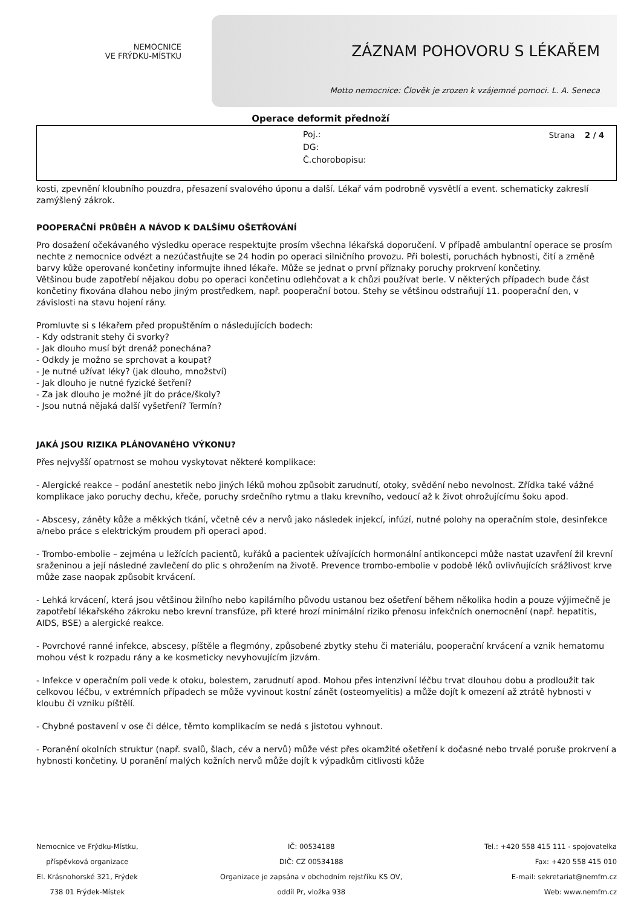NEMOCNICE
VE FRÝDKU-MÍSTKU
ZÁZNAM POHOVORU S LÉKAŘEM
Motto nemocnice: Člověk je zrozen k vzájemné pomoci. L. A. Seneca
Operace deformit přednoží
Poj.:
DG:
Č.chorobopisu:
Strana 2 / 4
kosti, zpevnění kloubního pouzdra, přesazení svalového úponu a další. Lékař vám podrobně vysvětlí a event. schematicky zakreslí zamýšlený zákrok.
POOPERAČNÍ PRŮBĚH A NÁVOD K DALŠÍMU OŠETŘOVÁNÍ
Pro dosažení očekávaného výsledku operace respektujte prosím všechna lékařská doporučení. V případě ambulantní operace se prosím nechte z nemocnice odvézt a nezúčastňujte se 24 hodin po operaci silničního provozu. Při bolesti, poruchách hybnosti, čití a změně barvy kůže operované končetiny informujte ihned lékaře. Může se jednat o první příznaky poruchy prokrvení končetiny.
Většinou bude zapotřebí nějakou dobu po operaci končetinu odlehčovat a k chůzi používat berle. V některých případech bude část končetiny fixována dlahou nebo jiným prostředkem, např. pooperační botou. Stehy se většinou odstraňují 11. pooperační den, v závislosti na stavu hojení rány.
Promluvte si s lékařem před propuštěním o následujících bodech:
- Kdy odstranit stehy či svorky?
- Jak dlouho musí být drenáž ponechána?
- Odkdy je možno se sprchovat a koupat?
- Je nutné užívat léky? (jak dlouho, množství)
- Jak dlouho je nutné fyzické šetření?
- Za jak dlouho je možné jít do práce/školy?
- Jsou nutná nějaká další vyšetření? Termín?
JAKÁ JSOU RIZIKA PLÁNOVANÉHO VÝKONU?
Přes nejvyšší opatrnost se mohou vyskytovat některé komplikace:
- Alergické reakce – podání anestetik nebo jiných léků mohou způsobit zarudnutí, otoky, svědění nebo nevolnost. Zřídka také vážné komplikace jako poruchy dechu, křeče, poruchy srdečního rytmu a tlaku krevního, vedoucí až k život ohrožujícímu šoku apod.
- Abscesy, záněty kůže a měkkých tkání, včetně cév a nervů jako následek injekcí, infúzí, nutné polohy na operačním stole, desinfekce a/nebo práce s elektrickým proudem při operaci apod.
- Trombo-embolie – zejména u ležících pacientů, kuřáků a pacientek užívajících hormonální antikoncepci může nastat uzavření žil krevní sraženinou a její následné zavlečení do plic s ohrožením na životě. Prevence trombo-embolie v podobě léků ovlivňujících srážlivost krve může zase naopak způsobit krvácení.
- Lehká krvácení, která jsou většinou žilního nebo kapilárního původu ustanou bez ošetření během několika hodin a pouze výjimečně je zapotřebí lékařského zákroku nebo krevní transfúze, při které hrozí minimální riziko přenosu infekčních onemocnění (např. hepatitis, AIDS, BSE) a alergické reakce.
- Povrchové ranné infekce, abscesy, píštěle a flegmóny, způsobené zbytky stehu či materiálu, pooperační krvácení a vznik hematomu mohou vést k rozpadu rány a ke kosmeticky nevyhovujícím jizvám.
- Infekce v operačním poli vede k otoku, bolestem, zarudnutí apod. Mohou přes intenzivní léčbu trvat dlouhou dobu a prodloužit tak celkovou léčbu, v extrémních případech se může vyvinout kostní zánět (osteomyelitis) a může dojít k omezení až ztrátě hybnosti v kloubu či vzniku píštělí.
- Chybné postavení v ose či délce, těmto komplikacím se nedá s jistotou vyhnout.
- Poranění okolních struktur (např. svalů, šlach, cév a nervů) může vést přes okamžité ošetření k dočasné nebo trvalé poruše prokrvení a hybnosti končetiny. U poranění malých kožních nervů může dojít k výpadkům citlivosti kůže
Nemocnice ve Frýdku-Místku,
příspěvková organizace
El. Krásnohorské 321, Frýdek
738 01 Frýdek-Místek
IČ: 00534188
DIČ: CZ 00534188
Organizace je zapsána v obchodním rejstříku KS OV,
oddíl Pr, vložka 938
Tel.: +420 558 415 111 - spojovatelka
Fax: +420 558 415 010
E-mail: sekretariat@nemfm.cz
Web: www.nemfm.cz